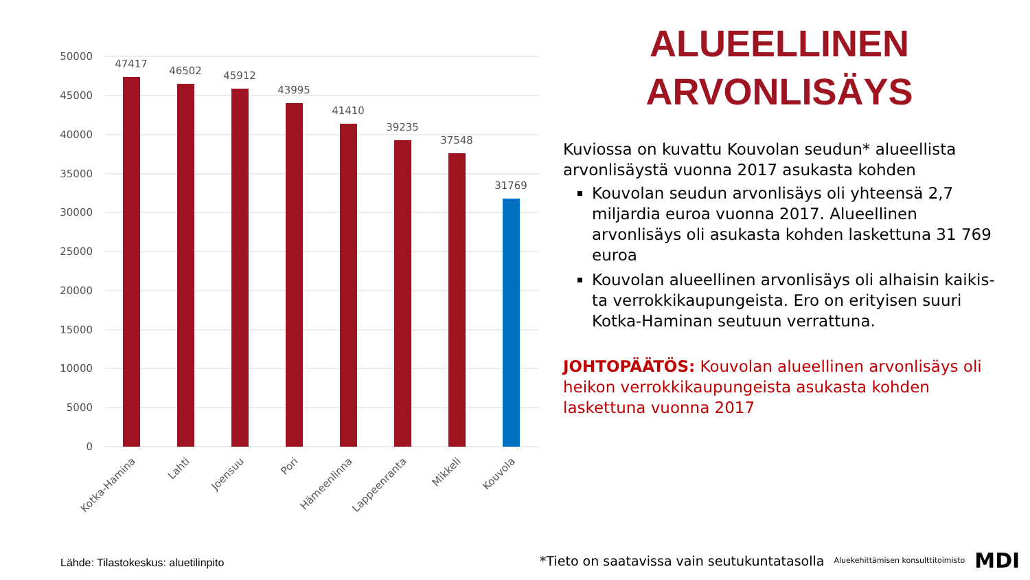50000
45000
40000
35000
30000
25000
20000
15000
10000
5000
0
47417
46502
45912
43995
41410
39235
37548
31769
Kotka-Hamina
Lahti
Joensuu
Pori
Hämeenlinna
Lappeenranta
Mikkeli
Kouvola
ALUEELLINEN
ARVONLISÄYS
Kuviossa on kuvattu Kouvolan seudun* alueellista arvonlisäystä vuonna 2017 asukasta kohden
Kouvolan seudun arvonlisäys oli yhteensä 2,7 miljardia euroa vuonna 2017. Alueellinen arvonlisäys oli asukasta kohden laskettuna 31 769 euroa
Kouvolan alueellinen arvonlisäys oli alhaisin kaikis-ta verrokkikaupungeista. Ero on erityisen suuri Kotka-Haminan seutuun verrattuna.
JOHTOPÄÄTÖS: Kouvolan alueellinen arvonlisäys oli heikon verrokkikaupungeista asukasta kohden laskettuna vuonna 2017
Lähde: Tilastokeskus: aluetilinpito
*Tieto on saatavissa vain seutukuntatasolla Aluekehittämisen konsulttitoimisto MDI